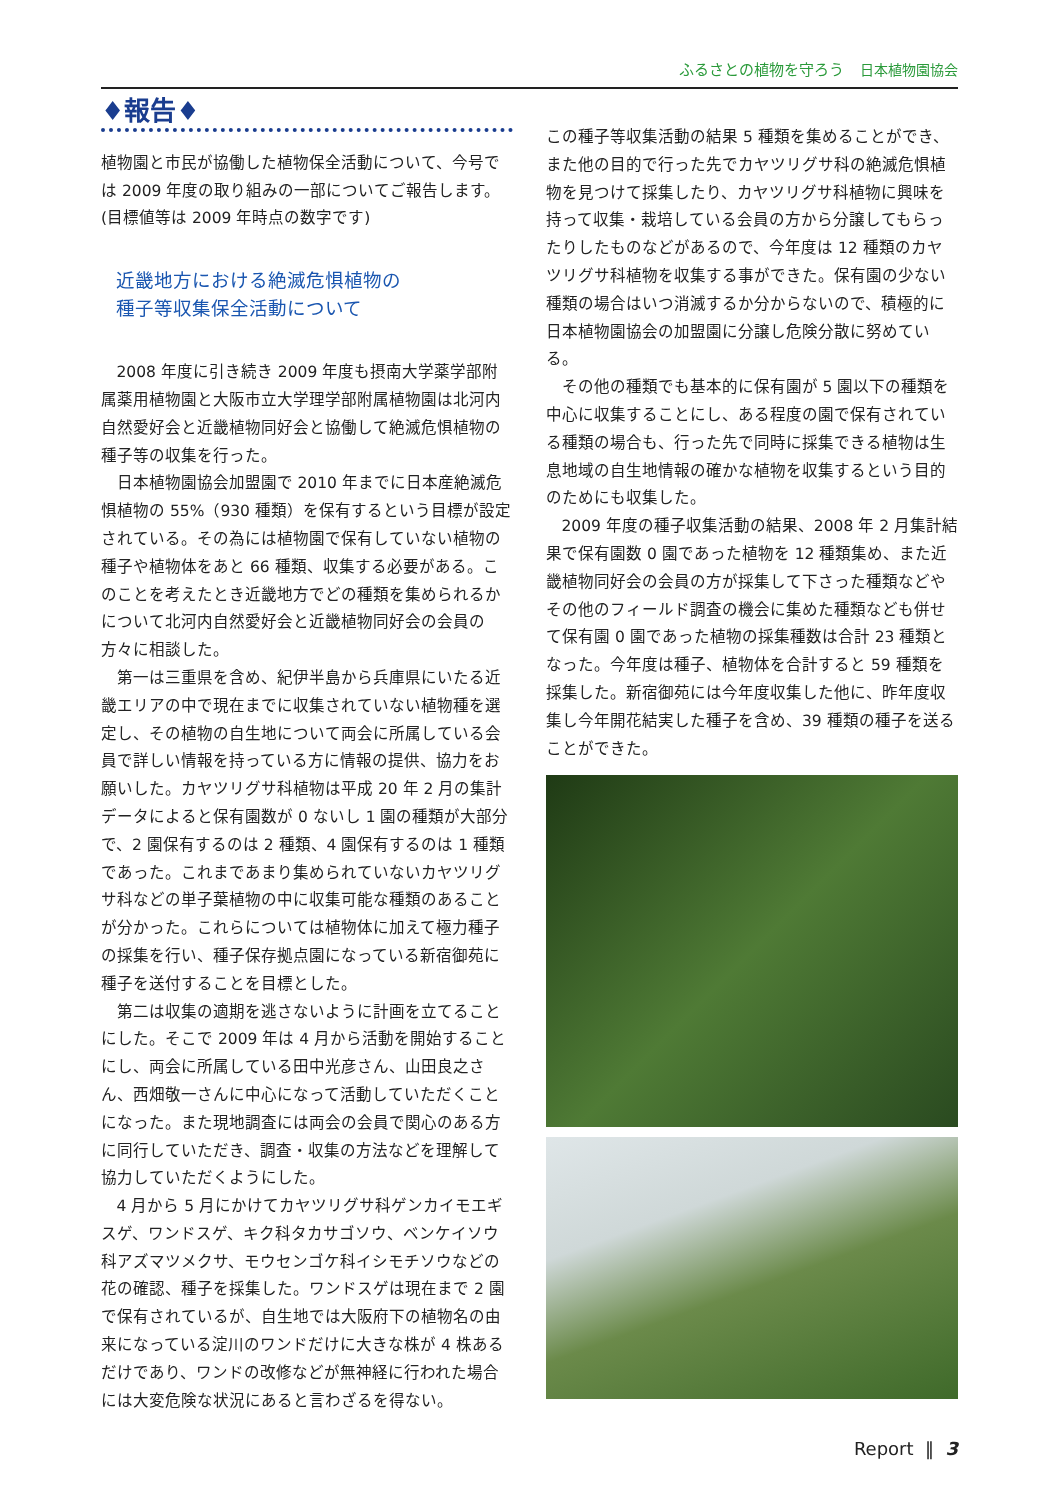ふるさとの植物を守ろう 日本植物園協会
♦報告♦
植物園と市民が協働した植物保全活動について、今号では 2009 年度の取り組みの一部についてご報告します。(目標値等は 2009 年時点の数字です)
近畿地方における絶滅危惧植物の
種子等収集保全活動について
2008 年度に引き続き 2009 年度も摂南大学薬学部附属薬用植物園と大阪市立大学理学部附属植物園は北河内自然愛好会と近畿植物同好会と協働して絶滅危惧植物の種子等の収集を行った。
日本植物園協会加盟園で 2010 年までに日本産絶滅危惧植物の 55%（930 種類）を保有するという目標が設定されている。その為には植物園で保有していない植物の種子や植物体をあと 66 種類、収集する必要がある。このことを考えたとき近畿地方でどの種類を集められるかについて北河内自然愛好会と近畿植物同好会の会員の方々に相談した。
第一は三重県を含め、紀伊半島から兵庫県にいたる近畿エリアの中で現在までに収集されていない植物種を選定し、その植物の自生地について両会に所属している会員で詳しい情報を持っている方に情報の提供、協力をお願いした。カヤツリグサ科植物は平成 20 年 2 月の集計データによると保有園数が 0 ないし 1 園の種類が大部分で、2 園保有するのは 2 種類、4 園保有するのは 1 種類であった。これまであまり集められていないカヤツリグサ科などの単子葉植物の中に収集可能な種類のあることが分かった。これらについては植物体に加えて極力種子の採集を行い、種子保存拠点園になっている新宿御苑に種子を送付することを目標とした。
第二は収集の適期を逃さないように計画を立てることにした。そこで 2009 年は 4 月から活動を開始することにし、両会に所属している田中光彦さん、山田良之さん、西畑敬一さんに中心になって活動していただくことになった。また現地調査には両会の会員で関心のある方に同行していただき、調査・収集の方法などを理解して協力していただくようにした。
4 月から 5 月にかけてカヤツリグサ科ゲンカイモエギスゲ、ワンドスゲ、キク科タカサゴソウ、ベンケイソウ科アズマツメクサ、モウセンゴケ科イシモチソウなどの花の確認、種子を採集した。ワンドスゲは現在まで 2 園で保有されているが、自生地では大阪府下の植物名の由来になっている淀川のワンドだけに大きな株が 4 株あるだけであり、ワンドの改修などが無神経に行われた場合には大変危険な状況にあると言わざるを得ない。
この種子等収集活動の結果 5 種類を集めることができ、また他の目的で行った先でカヤツリグサ科の絶滅危惧植物を見つけて採集したり、カヤツリグサ科植物に興味を持って収集・栽培している会員の方から分譲してもらったりしたものなどがあるので、今年度は 12 種類のカヤツリグサ科植物を収集する事ができた。保有園の少ない種類の場合はいつ消滅するか分からないので、積極的に日本植物園協会の加盟園に分譲し危険分散に努めている。
その他の種類でも基本的に保有園が 5 園以下の種類を中心に収集することにし、ある程度の園で保有されている種類の場合も、行った先で同時に採集できる植物は生息地域の自生地情報の確かな植物を収集するという目的のためにも収集した。
2009 年度の種子収集活動の結果、2008 年 2 月集計結果で保有園数 0 園であった植物を 12 種類集め、また近畿植物同好会の会員の方が採集して下さった種類などやその他のフィールド調査の機会に集めた種類なども併せて保有園 0 園であった植物の採集種数は合計 23 種類となった。今年度は種子、植物体を合計すると 59 種類を採集した。新宿御苑には今年度収集した他に、昨年度収集し今年開花結実した種子を含め、39 種類の種子を送ることができた。
Report ‖ 3